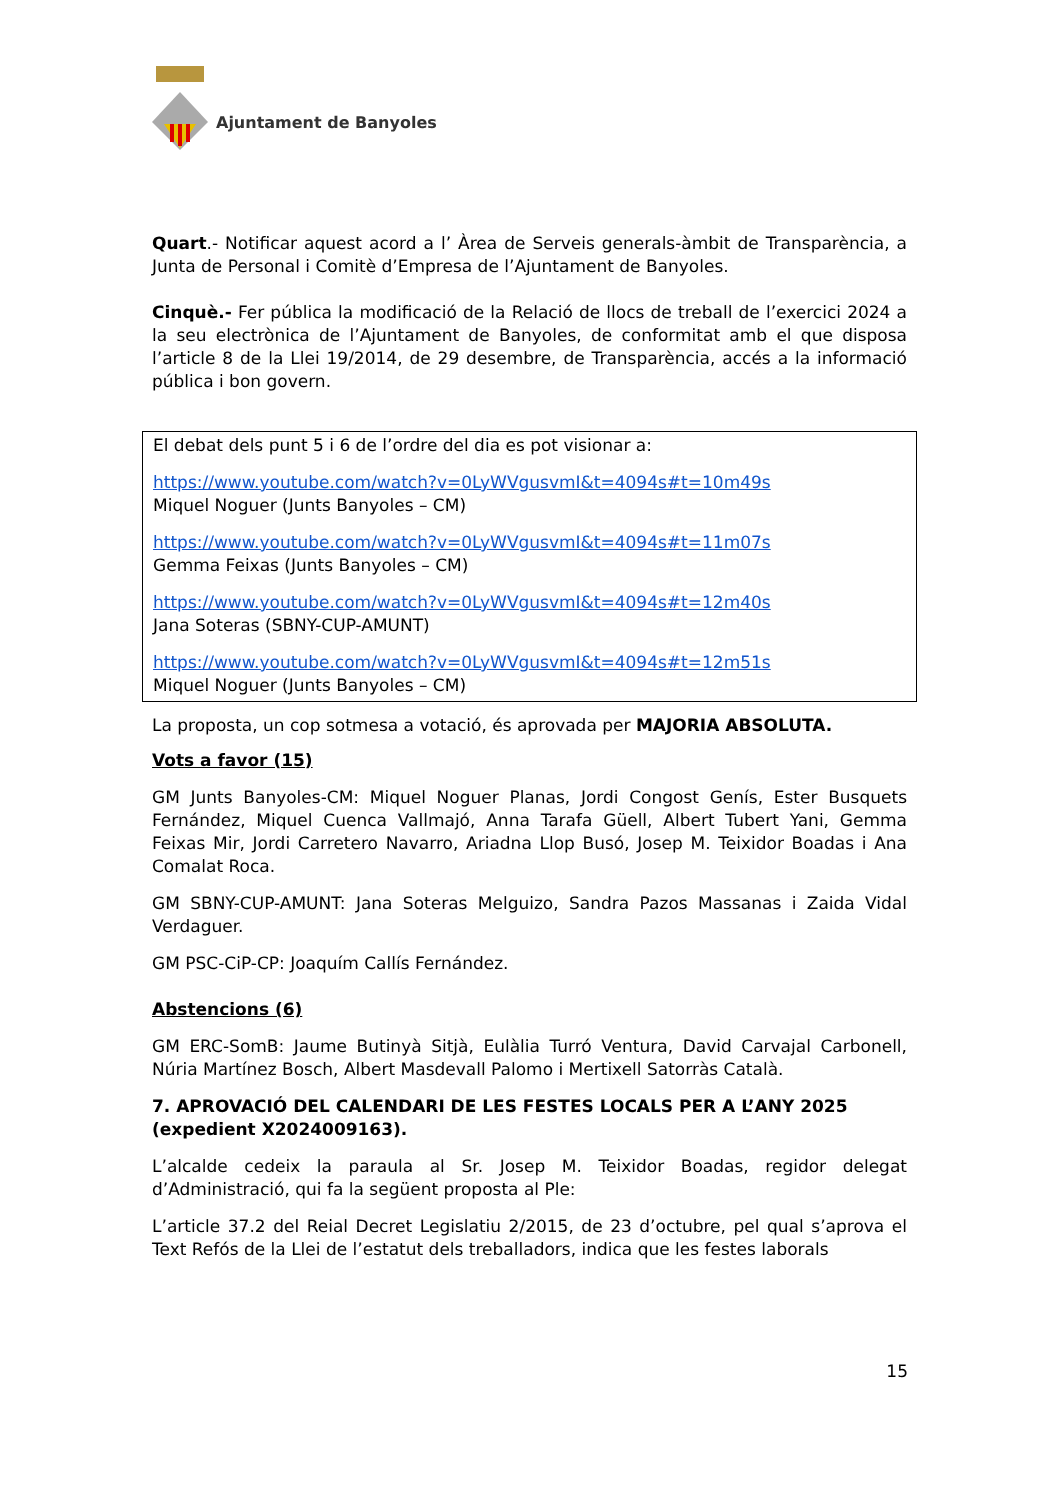Ajuntament de Banyoles
Quart.- Notificar aquest acord a l’ Àrea de Serveis generals-àmbit de Transparència, a Junta de Personal i Comitè d’Empresa de l’Ajuntament de Banyoles.
Cinquè.- Fer pública la modificació de la Relació de llocs de treball de l’exercici 2024 a la seu electrònica de l’Ajuntament de Banyoles, de conformitat amb el que disposa l’article 8 de la Llei 19/2014, de 29 desembre, de Transparència, accés a la informació pública i bon govern.
El debat dels punt 5 i 6 de l’ordre del dia es pot visionar a:
https://www.youtube.com/watch?v=0LyWVgusvmI&t=4094s#t=10m49s
Miquel Noguer (Junts Banyoles – CM)
https://www.youtube.com/watch?v=0LyWVgusvmI&t=4094s#t=11m07s
Gemma Feixas (Junts Banyoles – CM)
https://www.youtube.com/watch?v=0LyWVgusvmI&t=4094s#t=12m40s
Jana Soteras (SBNY-CUP-AMUNT)
https://www.youtube.com/watch?v=0LyWVgusvmI&t=4094s#t=12m51s
Miquel Noguer (Junts Banyoles – CM)
La proposta, un cop sotmesa a votació, és aprovada per MAJORIA ABSOLUTA.
Vots a favor (15)
GM Junts Banyoles-CM: Miquel Noguer Planas, Jordi Congost Genís, Ester Busquets Fernández, Miquel Cuenca Vallmajó, Anna Tarafa Güell, Albert Tubert Yani, Gemma Feixas Mir, Jordi Carretero Navarro, Ariadna Llop Busó, Josep M. Teixidor Boadas i Ana Comalat Roca.
GM SBNY-CUP-AMUNT: Jana Soteras Melguizo, Sandra Pazos Massanas i Zaida Vidal Verdaguer.
GM PSC-CiP-CP: Joaquím Callís Fernández.
Abstencions (6)
GM ERC-SomB: Jaume Butinyà Sitjà, Eulàlia Turró Ventura, David Carvajal Carbonell, Núria Martínez Bosch, Albert Masdevall Palomo i Mertixell Satorràs Català.
7. APROVACIÓ DEL CALENDARI DE LES FESTES LOCALS PER A L’ANY 2025 (expedient X2024009163).
L’alcalde cedeix la paraula al Sr. Josep M. Teixidor Boadas, regidor delegat d’Administració, qui fa la següent proposta al Ple:
L’article 37.2 del Reial Decret Legislatiu 2/2015, de 23 d’octubre, pel qual s’aprova el Text Refós de la Llei de l’estatut dels treballadors, indica que les festes laborals
15